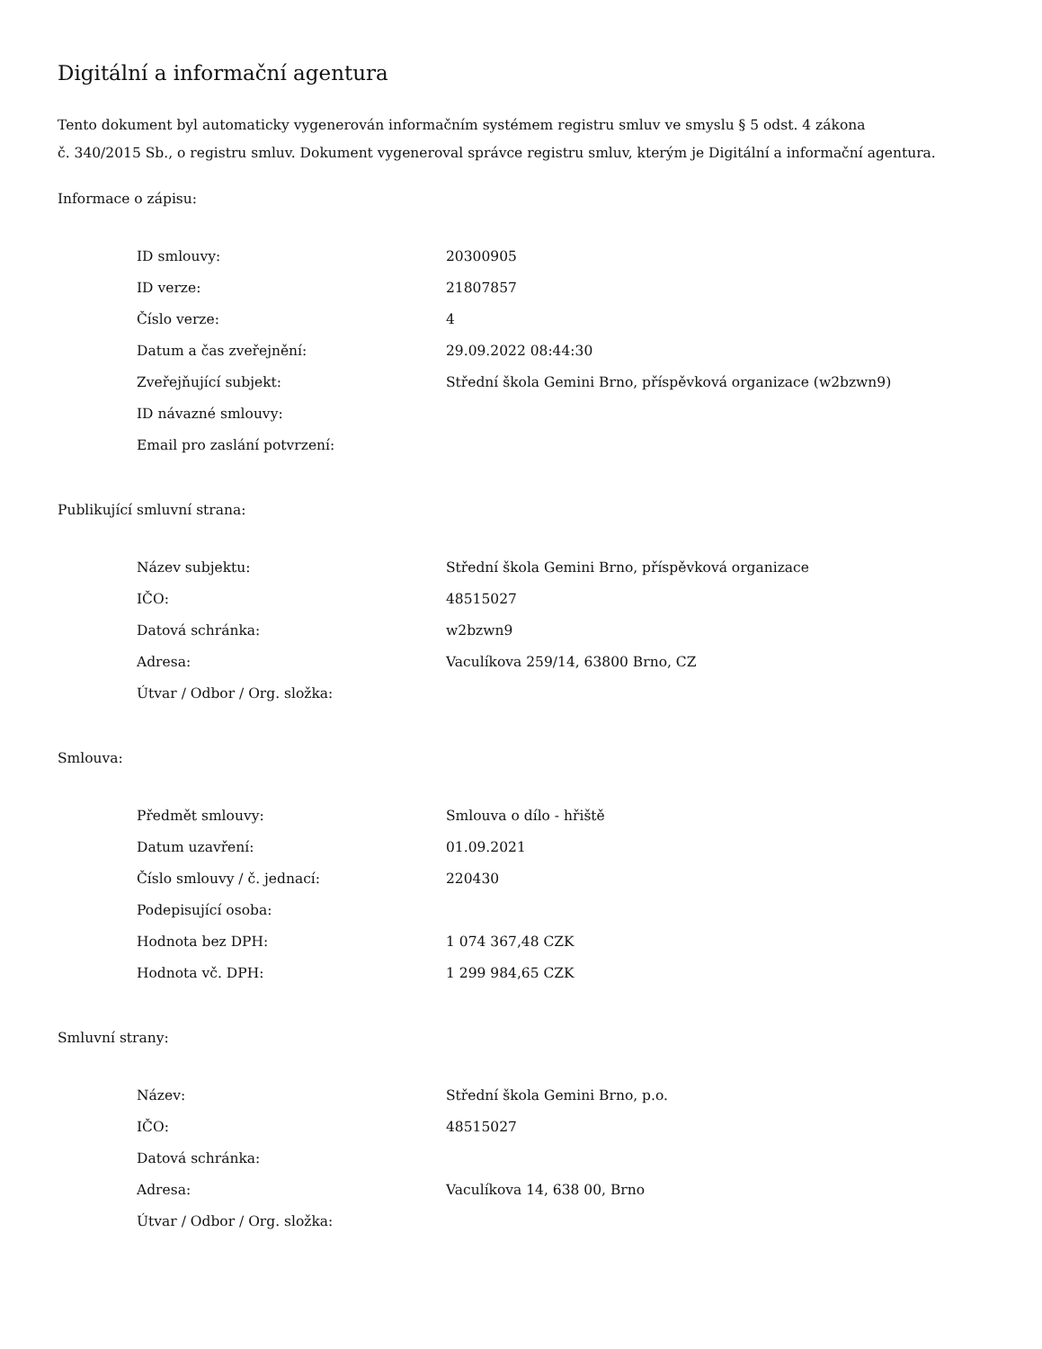Digitální a informační agentura
Tento dokument byl automaticky vygenerován informačním systémem registru smluv ve smyslu § 5 odst. 4 zákona
č. 340/2015 Sb., o registru smluv. Dokument vygeneroval správce registru smluv, kterým je Digitální a informační agentura.
Informace o zápisu:
| ID smlouvy: | 20300905 |
| ID verze: | 21807857 |
| Číslo verze: | 4 |
| Datum a čas zveřejnění: | 29.09.2022 08:44:30 |
| Zveřejňující subjekt: | Střední škola Gemini Brno, příspěvková organizace (w2bzwn9) |
| ID návazné smlouvy: | |
| Email pro zaslání potvrzení: | |
Publikující smluvní strana:
| Název subjektu: | Střední škola Gemini Brno, příspěvková organizace |
| IČO: | 48515027 |
| Datová schránka: | w2bzwn9 |
| Adresa: | Vaculíkova 259/14, 63800 Brno, CZ |
| Útvar / Odbor / Org. složka: | |
Smlouva:
| Předmět smlouvy: | Smlouva o dílo - hřiště |
| Datum uzavření: | 01.09.2021 |
| Číslo smlouvy / č. jednací: | 220430 |
| Podepisující osoba: | |
| Hodnota bez DPH: | 1 074 367,48 CZK |
| Hodnota vč. DPH: | 1 299 984,65 CZK |
Smluvní strany:
| Název: | Střední škola Gemini Brno, p.o. |
| IČO: | 48515027 |
| Datová schránka: | |
| Adresa: | Vaculíkova 14, 638 00, Brno |
| Útvar / Odbor / Org. složka: | |